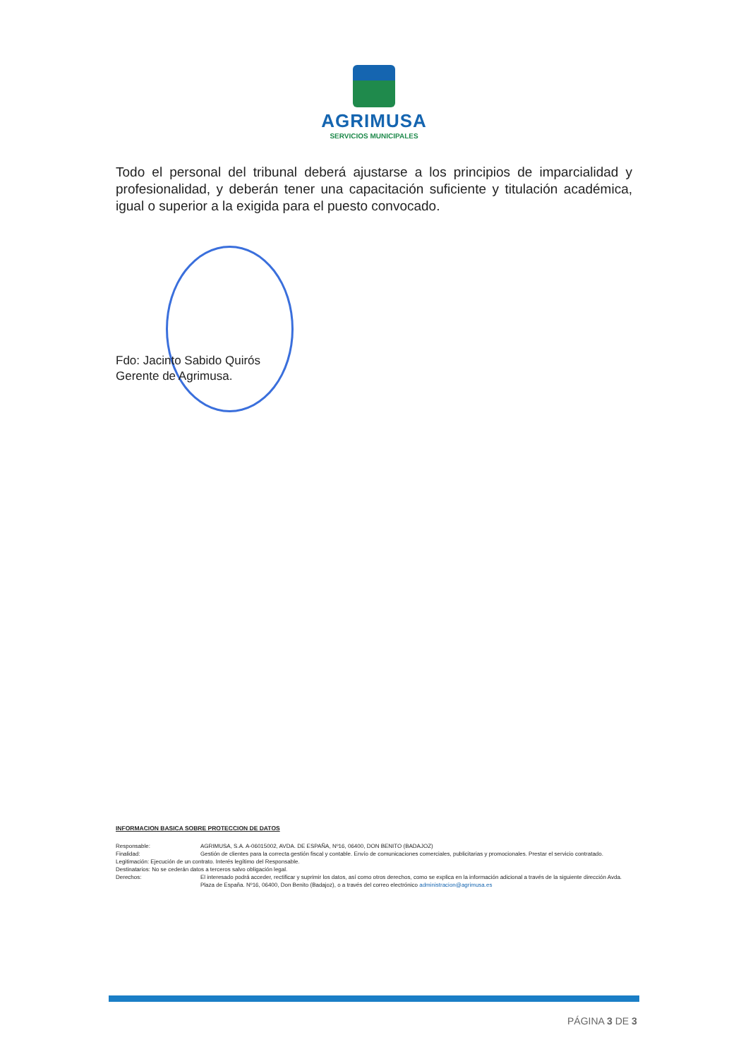AGRIMUSA
SERVICIOS MUNICIPALES
Todo el personal del tribunal deberá ajustarse a los principios de imparcialidad y profesionalidad, y deberán tener una capacitación suficiente y titulación académica, igual o superior a la exigida para el puesto convocado.
Fdo: Jacinto Sabido Quirós
Gerente de Agrimusa.
INFORMACION BASICA SOBRE PROTECCION DE DATOS
Responsable: AGRIMUSA, S.A. A-06015002, AVDA. DE ESPAÑA, Nº16, 06400, DON BENITO (BADAJOZ)
Finalidad: Gestión de clientes para la correcta gestión fiscal y contable. Envío de comunicaciones comerciales, publicitarias y promocionales. Prestar el servicio contratado.
Legitimación: Ejecución de un contrato. Interés legítimo del Responsable.
Destinatarios: No se cederán datos a terceros salvo obligación legal.
Derechos: El interesado podrá acceder, rectificar y suprimir los datos, así como otros derechos, como se explica en la información adicional a través de la siguiente dirección Avda. Plaza de España. Nº16, 06400, Don Benito (Badajoz), o a través del correo electrónico administracion@agrimusa.es
PÁGINA 3 DE 3